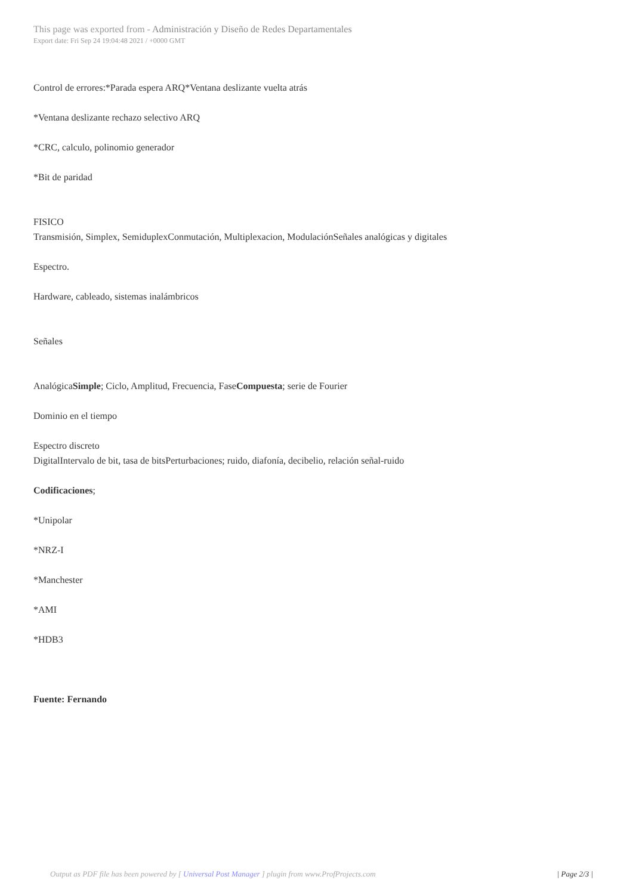This page was exported from - Administración y Diseño de Redes Departamentales
Export date: Fri Sep 24 19:04:48 2021 / +0000 GMT
Control de errores:*Parada espera ARQ*Ventana deslizante vuelta atrás
*Ventana deslizante rechazo selectivo ARQ
*CRC, calculo, polinomio generador
*Bit de paridad
FISICO
Transmisión, Simplex, SemiduplexConmutación, Multiplexacion, ModulaciónSeñales analógicas y digitales
Espectro.
Hardware, cableado, sistemas inalámbricos
Señales
AnalógicaSimple; Ciclo, Amplitud, Frecuencia, FaseCompuesta; serie de Fourier
Dominio en el tiempo
Espectro discreto
DigitalIntervalo de bit, tasa de bitsPerturbaciones; ruido, diafonía, decibelio, relación señal-ruido
Codificaciones;
*Unipolar
*NRZ-I
*Manchester
*AMI
*HDB3
Fuente: Fernando
Output as PDF file has been powered by [ Universal Post Manager ] plugin from www.ProfProjects.com | Page 2/3 |